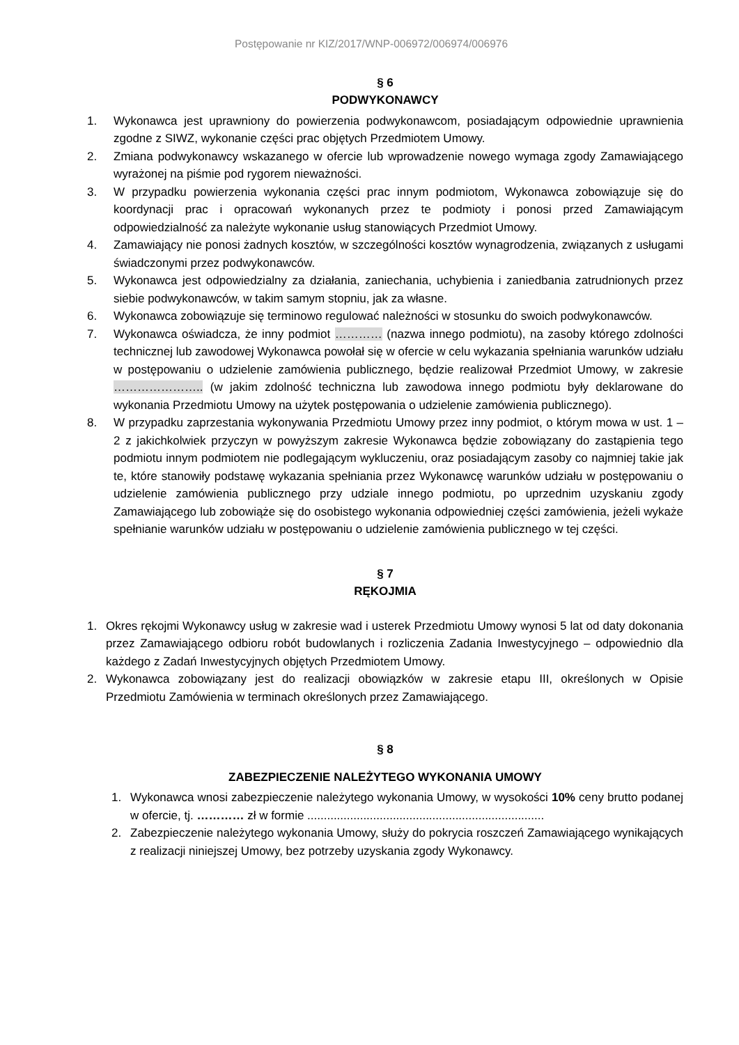Postępowanie nr KIZ/2017/WNP-006972/006974/006976
§ 6
PODWYKONAWCY
1. Wykonawca jest uprawniony do powierzenia podwykonawcom, posiadającym odpowiednie uprawnienia zgodne z SIWZ, wykonanie części prac objętych Przedmiotem Umowy.
2. Zmiana podwykonawcy wskazanego w ofercie lub wprowadzenie nowego wymaga zgody Zamawiającego wyrażonej na piśmie pod rygorem nieważności.
3. W przypadku powierzenia wykonania części prac innym podmiotom, Wykonawca zobowiązuje się do koordynacji prac i opracowań wykonanych przez te podmioty i ponosi przed Zamawiającym odpowiedzialność za należyte wykonanie usług stanowiących Przedmiot Umowy.
4. Zamawiający nie ponosi żadnych kosztów, w szczególności kosztów wynagrodzenia, związanych z usługami świadczonymi przez podwykonawców.
5. Wykonawca jest odpowiedzialny za działania, zaniechania, uchybienia i zaniedbania zatrudnionych przez siebie podwykonawców, w takim samym stopniu, jak za własne.
6. Wykonawca zobowiązuje się terminowo regulować należności w stosunku do swoich podwykonawców.
7. Wykonawca oświadcza, że inny podmiot ………… (nazwa innego podmiotu), na zasoby którego zdolności technicznej lub zawodowej Wykonawca powołał się w ofercie w celu wykazania spełniania warunków udziału w postępowaniu o udzielenie zamówienia publicznego, będzie realizował Przedmiot Umowy, w zakresie ………………….. (w jakim zdolność techniczna lub zawodowa innego podmiotu były deklarowane do wykonania Przedmiotu Umowy na użytek postępowania o udzielenie zamówienia publicznego).
8. W przypadku zaprzestania wykonywania Przedmiotu Umowy przez inny podmiot, o którym mowa w ust. 1 – 2 z jakichkolwiek przyczyn w powyższym zakresie Wykonawca będzie zobowiązany do zastąpienia tego podmiotu innym podmiotem nie podlegającym wykluczeniu, oraz posiadającym zasoby co najmniej takie jak te, które stanowiły podstawę wykazania spełniania przez Wykonawcę warunków udziału w postępowaniu o udzielenie zamówienia publicznego przy udziale innego podmiotu, po uprzednim uzyskaniu zgody Zamawiającego lub zobowiąże się do osobistego wykonania odpowiedniej części zamówienia, jeżeli wykaże spełnianie warunków udziału w postępowaniu o udzielenie zamówienia publicznego w tej części.
§ 7
RĘKOJMIA
1. Okres rękojmi Wykonawcy usług w zakresie wad i usterek Przedmiotu Umowy wynosi 5 lat od daty dokonania przez Zamawiającego odbioru robót budowlanych i rozliczenia Zadania Inwestycyjnego – odpowiednio dla każdego z Zadań Inwestycyjnych objętych Przedmiotem Umowy.
2. Wykonawca zobowiązany jest do realizacji obowiązków w zakresie etapu III, określonych w Opisie Przedmiotu Zamówienia w terminach określonych przez Zamawiającego.
§ 8
ZABEZPIECZENIE NALEŻYTEGO WYKONANIA UMOWY
1. Wykonawca wnosi zabezpieczenie należytego wykonania Umowy, w wysokości 10% ceny brutto podanej w ofercie, tj. ………… zł w formie ........................................................................
2. Zabezpieczenie należytego wykonania Umowy, służy do pokrycia roszczeń Zamawiającego wynikających z realizacji niniejszej Umowy, bez potrzeby uzyskania zgody Wykonawcy.